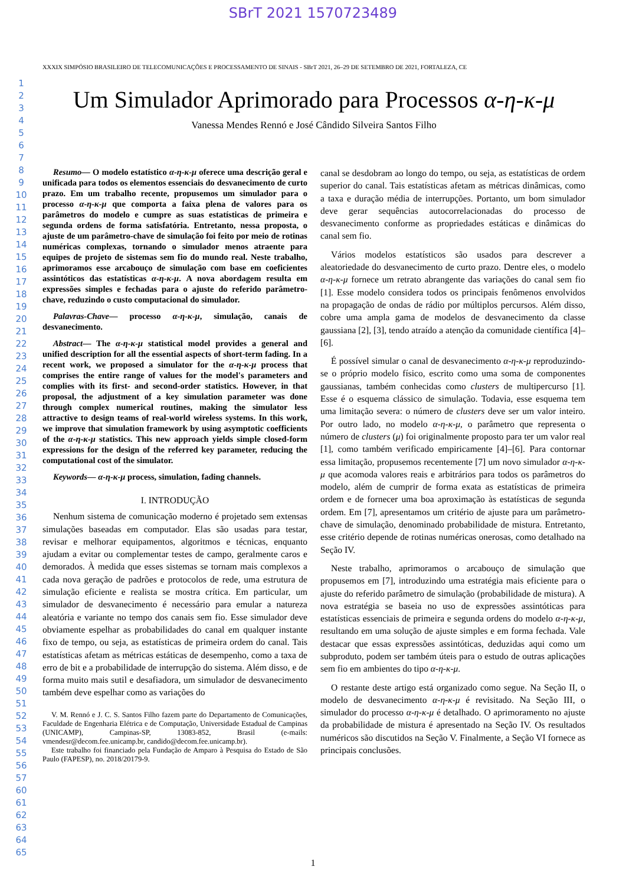SBrT 2021 1570723489
XXXIX SIMPÓSIO BRASILEIRO DE TELECOMUNICAÇÕES E PROCESSAMENTO DE SINAIS - SBrT 2021, 26–29 DE SETEMBRO DE 2021, FORTALEZA, CE
1
2
3
4
5
6
7
8
9
10
11
12
13
14
15
16
17
18
19
20
21
22
23
24
25
26
27
28
29
30
31
32
33
34
35
36
37
38
39
40
41
42
43
44
45
46
47
48
49
50
51
52
53
54
55
56
57
60
61
62
63
64
65
Um Simulador Aprimorado para Processos α-η-κ-μ
Vanessa Mendes Rennó e José Cândido Silveira Santos Filho
Resumo— O modelo estatístico α-η-κ-μ oferece uma descrição geral e unificada para todos os elementos essenciais do desvanecimento de curto prazo. Em um trabalho recente, propusemos um simulador para o processo α-η-κ-μ que comporta a faixa plena de valores para os parâmetros do modelo e cumpre as suas estatísticas de primeira e segunda ordens de forma satisfatória. Entretanto, nessa proposta, o ajuste de um parâmetro-chave de simulação foi feito por meio de rotinas numéricas complexas, tornando o simulador menos atraente para equipes de projeto de sistemas sem fio do mundo real. Neste trabalho, aprimoramos esse arcabouço de simulação com base em coeficientes assintóticos das estatísticas α-η-κ-μ. A nova abordagem resulta em expressões simples e fechadas para o ajuste do referido parâmetro-chave, reduzindo o custo computacional do simulador.
Palavras-Chave— processo α-η-κ-μ, simulação, canais de desvanecimento.
Abstract— The α-η-κ-μ statistical model provides a general and unified description for all the essential aspects of short-term fading. In a recent work, we proposed a simulator for the α-η-κ-μ process that comprises the entire range of values for the model's parameters and complies with its first- and second-order statistics. However, in that proposal, the adjustment of a key simulation parameter was done through complex numerical routines, making the simulator less attractive to design teams of real-world wireless systems. In this work, we improve that simulation framework by using asymptotic coefficients of the α-η-κ-μ statistics. This new approach yields simple closed-form expressions for the design of the referred key parameter, reducing the computational cost of the simulator.
Keywords— α-η-κ-μ process, simulation, fading channels.
I. INTRODUÇÃO
Nenhum sistema de comunicação moderno é projetado sem extensas simulações baseadas em computador. Elas são usadas para testar, revisar e melhorar equipamentos, algoritmos e técnicas, enquanto ajudam a evitar ou complementar testes de campo, geralmente caros e demorados. À medida que esses sistemas se tornam mais complexos a cada nova geração de padrões e protocolos de rede, uma estrutura de simulação eficiente e realista se mostra crítica. Em particular, um simulador de desvanecimento é necessário para emular a natureza aleatória e variante no tempo dos canais sem fio. Esse simulador deve obviamente espelhar as probabilidades do canal em qualquer instante fixo de tempo, ou seja, as estatísticas de primeira ordem do canal. Tais estatísticas afetam as métricas estáticas de desempenho, como a taxa de erro de bit e a probabilidade de interrupção do sistema. Além disso, e de forma muito mais sutil e desafiadora, um simulador de desvanecimento também deve espelhar como as variações do
V. M. Rennó e J. C. S. Santos Filho fazem parte do Departamento de Comunicações, Faculdade de Engenharia Elétrica e de Computação, Universidade Estadual de Campinas (UNICAMP), Campinas-SP, 13083-852, Brasil (e-mails: vmendesr@decom.fee.unicamp.br, candido@decom.fee.unicamp.br).
Este trabalho foi financiado pela Fundação de Amparo à Pesquisa do Estado de São Paulo (FAPESP), no. 2018/20179-9.
canal se desdobram ao longo do tempo, ou seja, as estatísticas de ordem superior do canal. Tais estatísticas afetam as métricas dinâmicas, como a taxa e duração média de interrupções. Portanto, um bom simulador deve gerar sequências autocorrelacionadas do processo de desvanecimento conforme as propriedades estáticas e dinâmicas do canal sem fio.
Vários modelos estatísticos são usados para descrever a aleatoriedade do desvanecimento de curto prazo. Dentre eles, o modelo α-η-κ-μ fornece um retrato abrangente das variações do canal sem fio [1]. Esse modelo considera todos os principais fenômenos envolvidos na propagação de ondas de rádio por múltiplos percursos. Além disso, cobre uma ampla gama de modelos de desvanecimento da classe gaussiana [2], [3], tendo atraído a atenção da comunidade científica [4]–[6].
É possível simular o canal de desvanecimento α-η-κ-μ reproduzindo-se o próprio modelo físico, escrito como uma soma de componentes gaussianas, também conhecidas como clusters de multipercurso [1]. Esse é o esquema clássico de simulação. Todavia, esse esquema tem uma limitação severa: o número de clusters deve ser um valor inteiro. Por outro lado, no modelo α-η-κ-μ, o parâmetro que representa o número de clusters (μ) foi originalmente proposto para ter um valor real [1], como também verificado empiricamente [4]–[6]. Para contornar essa limitação, propusemos recentemente [7] um novo simulador α-η-κ-μ que acomoda valores reais e arbitrários para todos os parâmetros do modelo, além de cumprir de forma exata as estatísticas de primeira ordem e de fornecer uma boa aproximação às estatísticas de segunda ordem. Em [7], apresentamos um critério de ajuste para um parâmetro-chave de simulação, denominado probabilidade de mistura. Entretanto, esse critério depende de rotinas numéricas onerosas, como detalhado na Seção IV.
Neste trabalho, aprimoramos o arcabouço de simulação que propusemos em [7], introduzindo uma estratégia mais eficiente para o ajuste do referido parâmetro de simulação (probabilidade de mistura). A nova estratégia se baseia no uso de expressões assintóticas para estatísticas essenciais de primeira e segunda ordens do modelo α-η-κ-μ, resultando em uma solução de ajuste simples e em forma fechada. Vale destacar que essas expressões assintóticas, deduzidas aqui como um subproduto, podem ser também úteis para o estudo de outras aplicações sem fio em ambientes do tipo α-η-κ-μ.
O restante deste artigo está organizado como segue. Na Seção II, o modelo de desvanecimento α-η-κ-μ é revisitado. Na Seção III, o simulador do processo α-η-κ-μ é detalhado. O aprimoramento no ajuste da probabilidade de mistura é apresentado na Seção IV. Os resultados numéricos são discutidos na Seção V. Finalmente, a Seção VI fornece as principais conclusões.
1